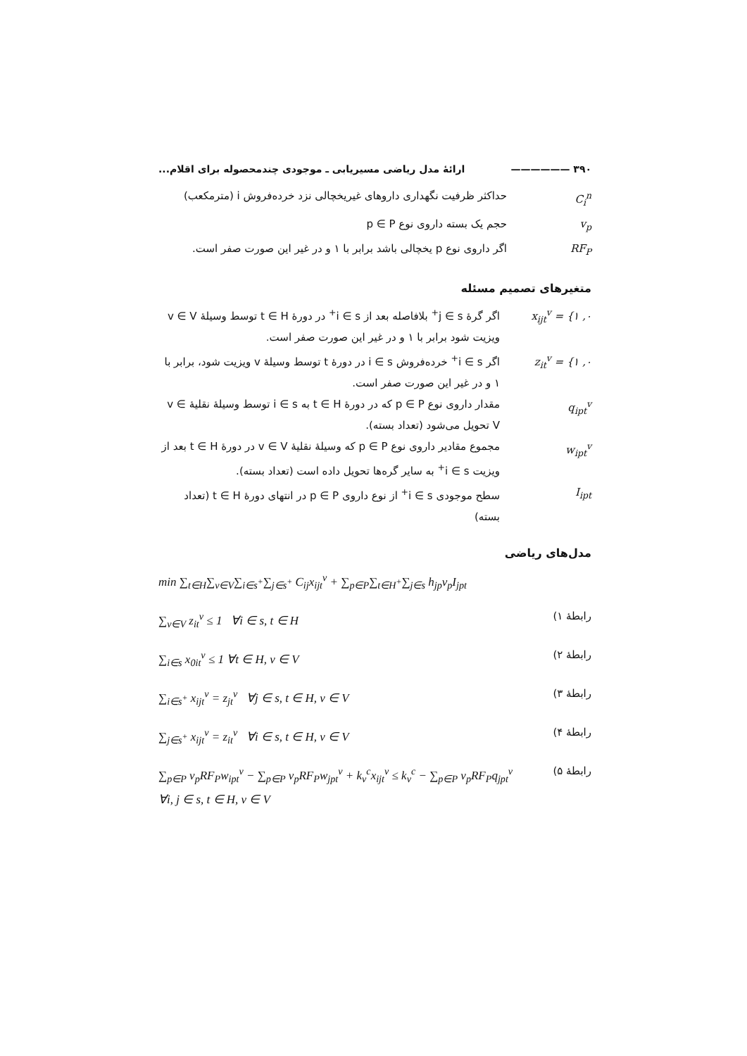۳۹۰ —————— ارائهٔ مدل ریاضی مسیریابی ـ موجودی چندمحصوله برای اقلام...
C<sub>i</sub><sup>n</sup> حداکثر ظرفیت نگهداری داروهای غیریخچالی نزد خرده‌فروش i (مترمکعب)
v<sub>p</sub> حجم یک بسته داروی نوع p ∈ P
RF<sub>P</sub> اگر داروی نوع p یخچالی باشد برابر با ۱ و در غیر این صورت صفر است.
متغیرهای تصمیم مسئله
x<sub>ijt</sub><sup>v</sup> = {۱ ,۰
اگر گرهٔ j ∈ s<sup>+</sup> بلافاصله بعد از i ∈ s<sup>+</sup> در دورهٔ t ∈ H توسط وسیلهٔ v ∈ V ویزیت شود برابر با ۱ و در غیر این صورت صفر است.
z<sub>it</sub><sup>v</sup> = {۱ ,۰
اگر i ∈ s<sup>+</sup> خرده‌فروش i ∈ s در دورهٔ t توسط وسیلهٔ v ویزیت شود، برابر با ۱ و در غیر این صورت صفر است.
q<sub>ipt</sub><sup>v</sup> مقدار داروی نوع p ∈ P که در دورهٔ t ∈ H به i ∈ s توسط وسیلهٔ نقلیهٔ v ∈ V تحویل می‌شود (تعداد بسته).
w<sub>ipt</sub><sup>v</sup> مجموع مقادیر داروی نوع p ∈ P که وسیلهٔ نقلیهٔ v ∈ V در دورهٔ t ∈ H بعد از ویزیت i ∈ s<sup>+</sup> به سایر گره‌ها تحویل داده است (تعداد بسته).
I<sub>ipt</sub> سطح موجودی i ∈ s<sup>+</sup> از نوع داروی p ∈ P در انتهای دورهٔ t ∈ H (تعداد بسته)
مدل‌های ریاضی
min ∑<sub>t∈H</sub>∑<sub>v∈V</sub>∑<sub>i∈s<sup>+</sup></sub>∑<sub>j∈s<sup>+</sup></sub> C<sub>ij</sub>x<sub>ijt</sub><sup>v</sup> + ∑<sub>p∈P</sub>∑<sub>t∈H<sup>+</sup></sub>∑<sub>j∈s</sub> h<sub>jp</sub>v<sub>p</sub>I<sub>jpt</sub>
رابطهٔ ۱) ∑<sub>v∈V</sub> z<sub>it</sub><sup>v</sup> ≤ 1 ∀i ∈ s, t ∈ H
رابطهٔ ۲) ∑<sub>i∈s</sub> x<sub>0it</sub><sup>v</sup> ≤ 1 ∀t ∈ H, v ∈ V
رابطهٔ ۳) ∑<sub>i∈s<sup>+</sup></sub> x<sub>ijt</sub><sup>v</sup> = z<sub>jt</sub><sup>v</sup> ∀j ∈ s, t ∈ H, v ∈ V
رابطهٔ ۴) ∑<sub>j∈s<sup>+</sup></sub> x<sub>ijt</sub><sup>v</sup> = z<sub>it</sub><sup>v</sup> ∀i ∈ s, t ∈ H, v ∈ V
رابطهٔ ۵) ∑<sub>p∈P</sub> v<sub>p</sub>RF<sub>P</sub>w<sub>ipt</sub><sup>v</sup> − ∑<sub>p∈P</sub> v<sub>p</sub>RF<sub>P</sub>w<sub>jpt</sub><sup>v</sup> + k<sub>v</sub><sup>c</sup>x<sub>ijt</sub><sup>v</sup> ≤ k<sub>v</sub><sup>c</sup> − ∑<sub>p∈P</sub> v<sub>p</sub>RF<sub>P</sub>q<sub>jpt</sub><sup>v</sup>
∀i, j ∈ s, t ∈ H, v ∈ V